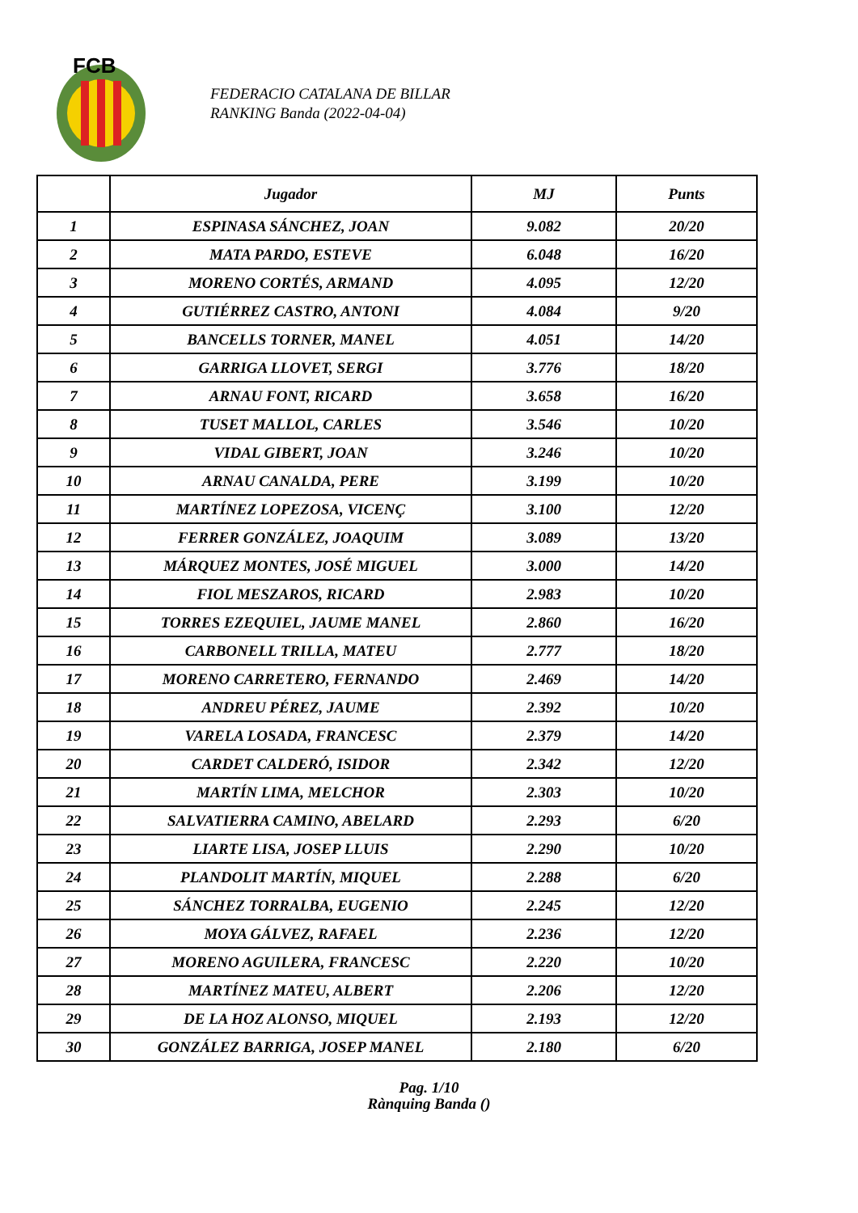FCB
FEDERACIO CATALANA DE BILLAR
RANKING Banda (2022-04-04)
| | Jugador | MJ | Punts |
| --- | --- | --- | --- |
| 1 | ESPINASA SÁNCHEZ, JOAN | 9.082 | 20/20 |
| 2 | MATA PARDO, ESTEVE | 6.048 | 16/20 |
| 3 | MORENO CORTÉS, ARMAND | 4.095 | 12/20 |
| 4 | GUTIÉRREZ CASTRO, ANTONI | 4.084 | 9/20 |
| 5 | BANCELLS TORNER, MANEL | 4.051 | 14/20 |
| 6 | GARRIGA LLOVET, SERGI | 3.776 | 18/20 |
| 7 | ARNAU FONT, RICARD | 3.658 | 16/20 |
| 8 | TUSET MALLOL, CARLES | 3.546 | 10/20 |
| 9 | VIDAL GIBERT, JOAN | 3.246 | 10/20 |
| 10 | ARNAU CANALDA, PERE | 3.199 | 10/20 |
| 11 | MARTÍNEZ LOPEZOSA, VICENÇ | 3.100 | 12/20 |
| 12 | FERRER GONZÁLEZ, JOAQUIM | 3.089 | 13/20 |
| 13 | MÁRQUEZ MONTES, JOSÉ MIGUEL | 3.000 | 14/20 |
| 14 | FIOL MESZAROS, RICARD | 2.983 | 10/20 |
| 15 | TORRES EZEQUIEL, JAUME MANEL | 2.860 | 16/20 |
| 16 | CARBONELL TRILLA, MATEU | 2.777 | 18/20 |
| 17 | MORENO CARRETERO, FERNANDO | 2.469 | 14/20 |
| 18 | ANDREU PÉREZ, JAUME | 2.392 | 10/20 |
| 19 | VARELA LOSADA, FRANCESC | 2.379 | 14/20 |
| 20 | CARDET CALDERÓ, ISIDOR | 2.342 | 12/20 |
| 21 | MARTÍN LIMA, MELCHOR | 2.303 | 10/20 |
| 22 | SALVATIERRA CAMINO, ABELARD | 2.293 | 6/20 |
| 23 | LIARTE LISA, JOSEP LLUIS | 2.290 | 10/20 |
| 24 | PLANDOLIT MARTÍN, MIQUEL | 2.288 | 6/20 |
| 25 | SÁNCHEZ TORRALBA, EUGENIO | 2.245 | 12/20 |
| 26 | MOYA GÁLVEZ, RAFAEL | 2.236 | 12/20 |
| 27 | MORENO AGUILERA, FRANCESC | 2.220 | 10/20 |
| 28 | MARTÍNEZ MATEU, ALBERT | 2.206 | 12/20 |
| 29 | DE LA HOZ ALONSO, MIQUEL | 2.193 | 12/20 |
| 30 | GONZÁLEZ BARRIGA, JOSEP MANEL | 2.180 | 6/20 |
Pag. 1/10
Rànquing Banda ()